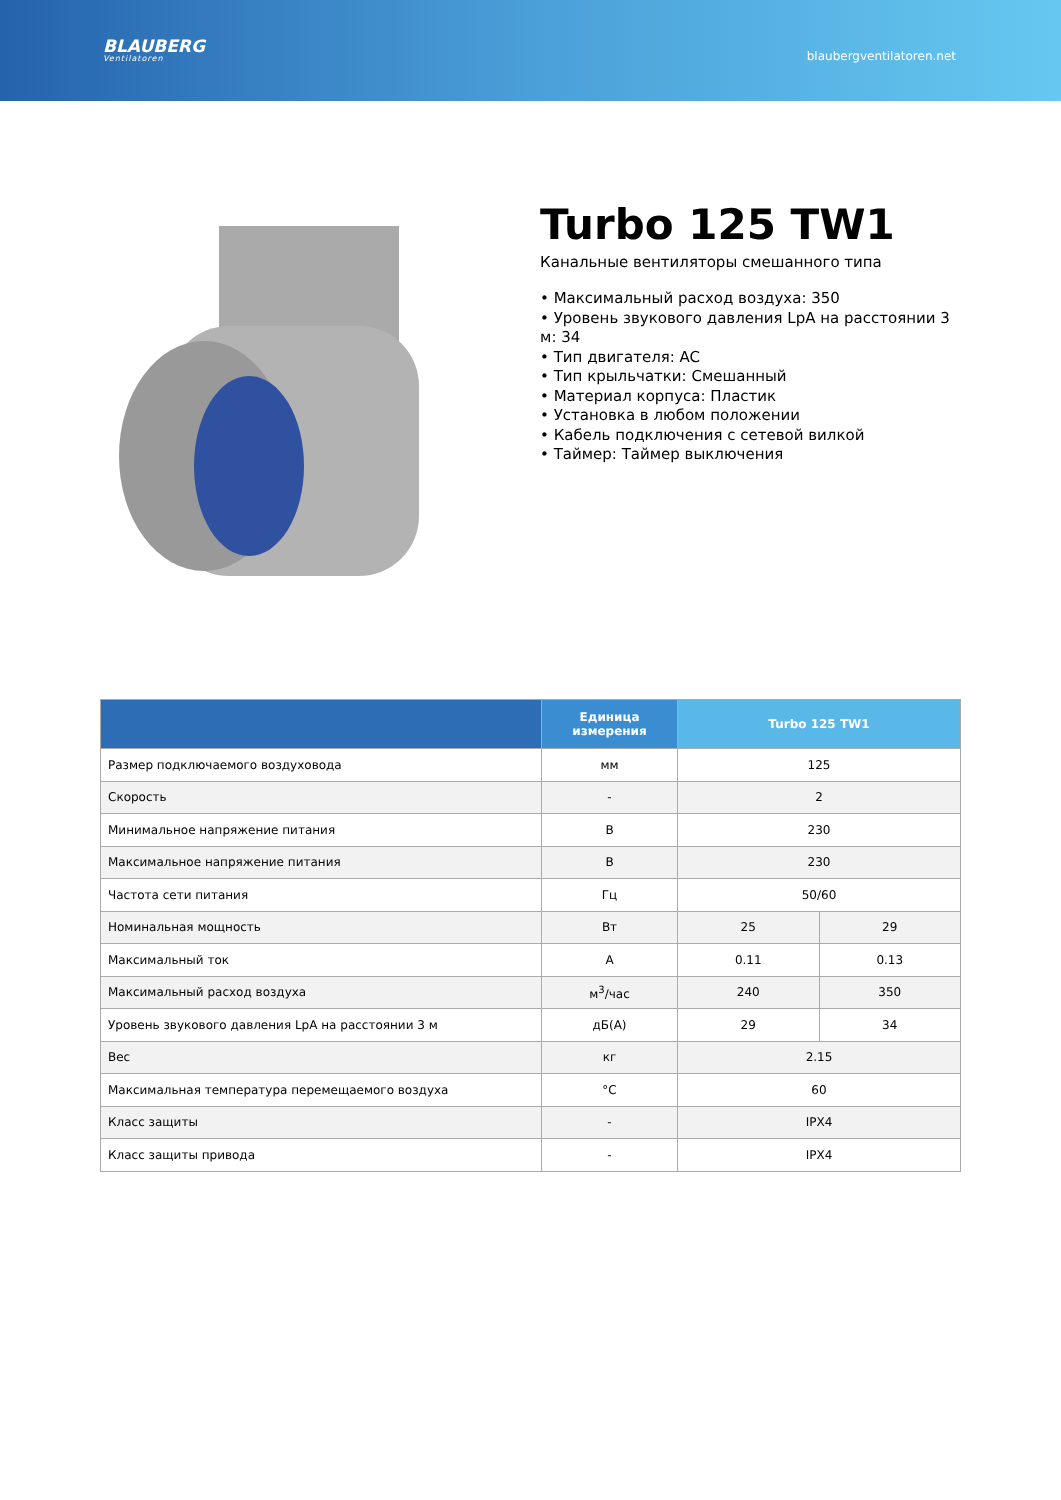BLAUBERG
Ventilatoren
blaubergventilatoren.net
Turbo 125 TW1
Канальные вентиляторы смешанного типа
• Максимальный расход воздуха: 350
• Уровень звукового давления LpA на расстоянии 3 м: 34
• Тип двигателя: AC
• Тип крыльчатки: Смешанный
• Материал корпуса: Пластик
• Установка в любом положении
• Кабель подключения с сетевой вилкой
• Таймер: Таймер выключения
| | Единица измерения | Turbo 125 TW1 | |
| --- | --- | --- | --- |
| Размер подключаемого воздуховода | мм | 125 | |
| Скорость | - | 2 | |
| Минимальное напряжение питания | В | 230 | |
| Максимальное напряжение питания | В | 230 | |
| Частота сети питания | Гц | 50/60 | |
| Номинальная мощность | Вт | 25 | 29 |
| Максимальный ток | А | 0.11 | 0.13 |
| Максимальный расход воздуха | м<sup>3</sup>/час | 240 | 350 |
| Уровень звукового давления LpA на расстоянии 3 м | дБ(А) | 29 | 34 |
| Вес | кг | 2.15 | |
| Максимальная температура перемещаемого воздуха | °C | 60 | |
| Класс защиты | - | IPX4 | |
| Класс защиты привода | - | IPX4 | |